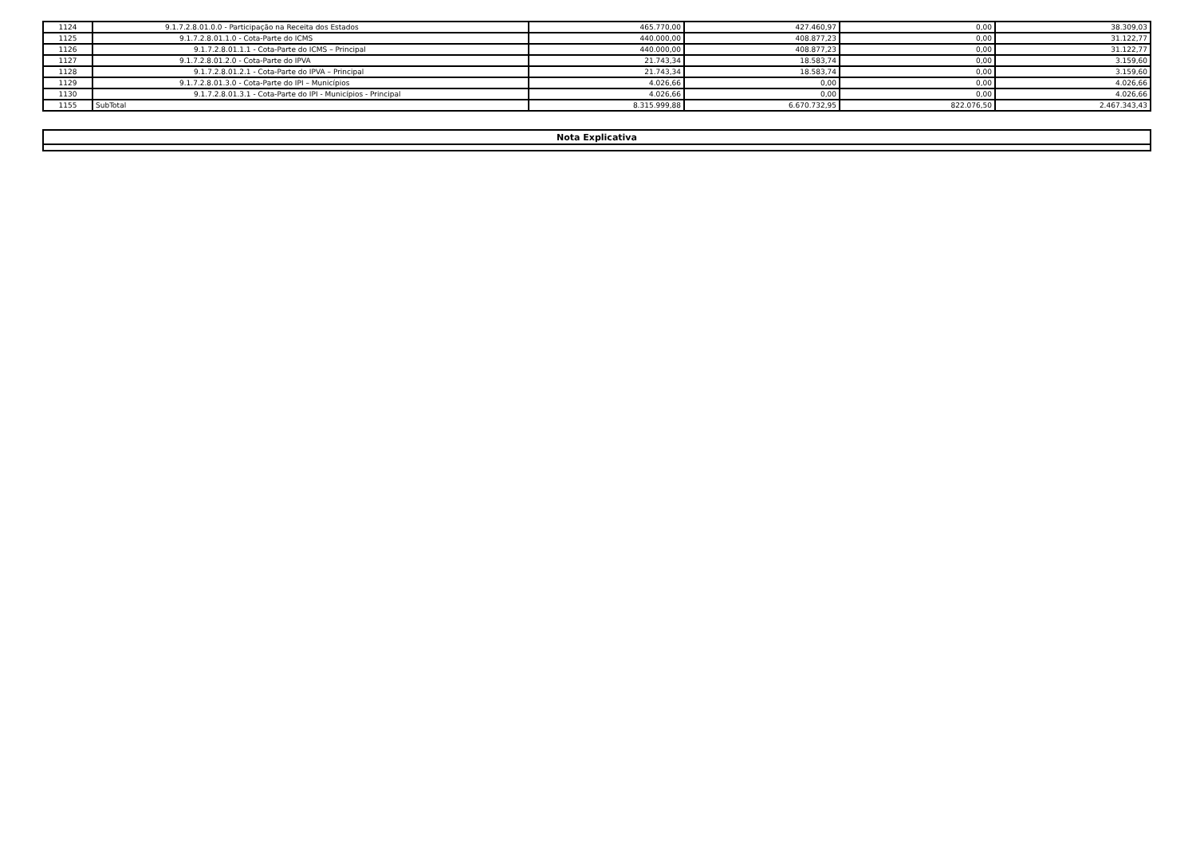| 1124 | 9.1.7.2.8.01.0.0 - Participação na Receita dos Estados | 465.770,00 | 427.460,97 | 0,00 | 38.309,03 |
| 1125 | 9.1.7.2.8.01.1.0 - Cota-Parte do ICMS | 440.000,00 | 408.877,23 | 0,00 | 31.122,77 |
| 1126 | 9.1.7.2.8.01.1.1 - Cota-Parte do ICMS – Principal | 440.000,00 | 408.877,23 | 0,00 | 31.122,77 |
| 1127 | 9.1.7.2.8.01.2.0 - Cota-Parte do IPVA | 21.743,34 | 18.583,74 | 0,00 | 3.159,60 |
| 1128 | 9.1.7.2.8.01.2.1 - Cota-Parte do IPVA – Principal | 21.743,34 | 18.583,74 | 0,00 | 3.159,60 |
| 1129 | 9.1.7.2.8.01.3.0 - Cota-Parte do IPI – Municípios | 4.026,66 | 0,00 | 0,00 | 4.026,66 |
| 1130 | 9.1.7.2.8.01.3.1 - Cota-Parte do IPI - Municípios - Principal | 4.026,66 | 0,00 | 0,00 | 4.026,66 |
| 1155 | SubTotal | 8.315.999,88 | 6.670.732,95 | 822.076,50 | 2.467.343,43 |
| Nota Explicativa |